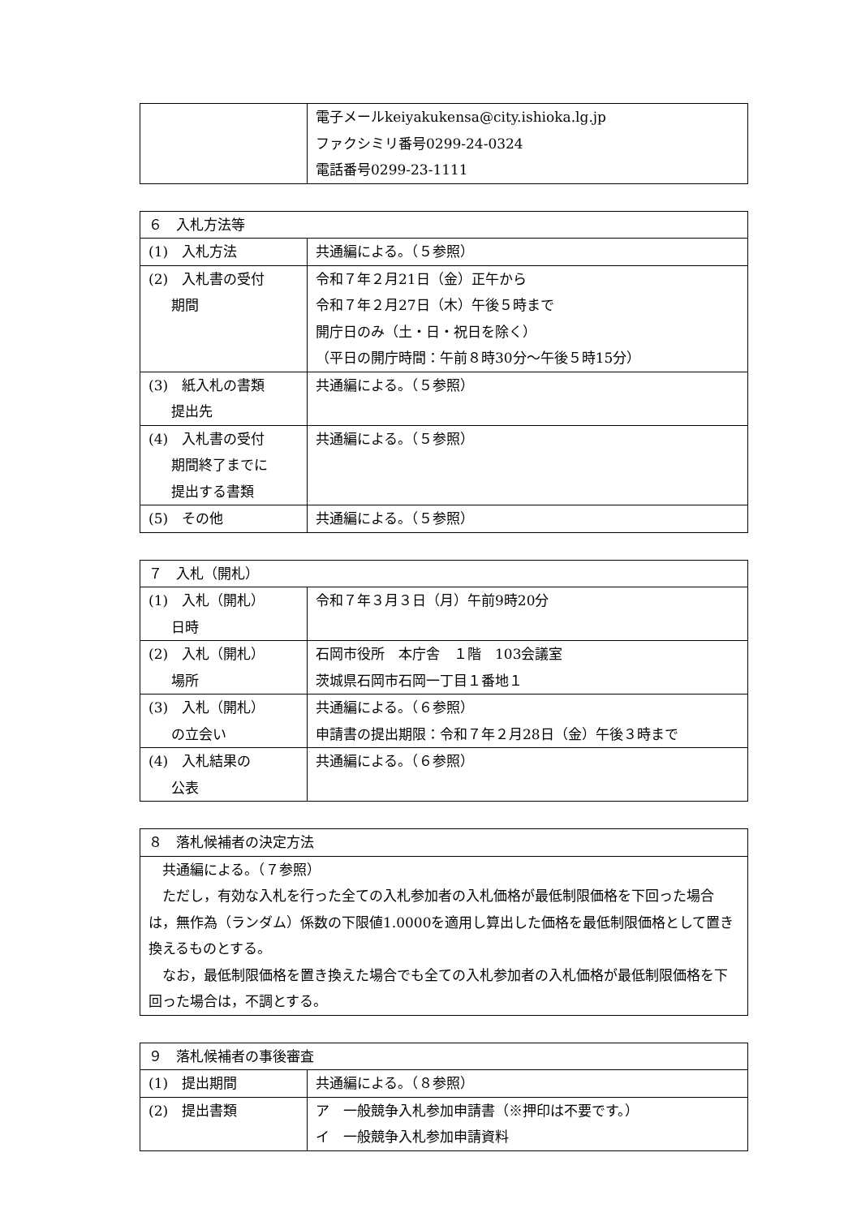| | 電子メールkeiyakukensa@city.ishioka.lg.jp ファクシミリ番号0299-24-0324 電話番号0299-23-1111 |
| ６ 入札方法等 | |
| --- | --- |
| (1) 入札方法 | 共通編による。（５参照） |
| (2) 入札書の受付 期間 | 令和７年２月21日（金）正午から 令和７年２月27日（木）午後５時まで 開庁日のみ（土・日・祝日を除く） （平日の開庁時間：午前８時30分～午後５時15分） |
| (3) 紙入札の書類 提出先 | 共通編による。（５参照） |
| (4) 入札書の受付 期間終了までに 提出する書類 | 共通編による。（５参照） |
| (5) その他 | 共通編による。（５参照） |
| ７ 入札（開札） | |
| --- | --- |
| (1) 入札（開札） 日時 | 令和７年３月３日（月）午前9時20分 |
| (2) 入札（開札） 場所 | 石岡市役所 本庁舎 １階 103会議室 茨城県石岡市石岡一丁目１番地１ |
| (3) 入札（開札） の立会い | 共通編による。（６参照） 申請書の提出期限：令和７年２月28日（金）午後３時まで |
| (4) 入札結果の 公表 | 共通編による。（６参照） |
| ８ 落札候補者の決定方法 |
| --- |
| 共通編による。（７参照） ただし，有効な入札を行った全ての入札参加者の入札価格が最低制限価格を下回った場合は，無作為（ランダム）係数の下限値1.0000を適用し算出した価格を最低制限価格として置き換えるものとする。 なお，最低制限価格を置き換えた場合でも全ての入札参加者の入札価格が最低制限価格を下回った場合は，不調とする。 |
| ９ 落札候補者の事後審査 | |
| --- | --- |
| (1) 提出期間 | 共通編による。（８参照） |
| (2) 提出書類 | ア 一般競争入札参加申請書（※押印は不要です。） イ 一般競争入札参加申請資料 |